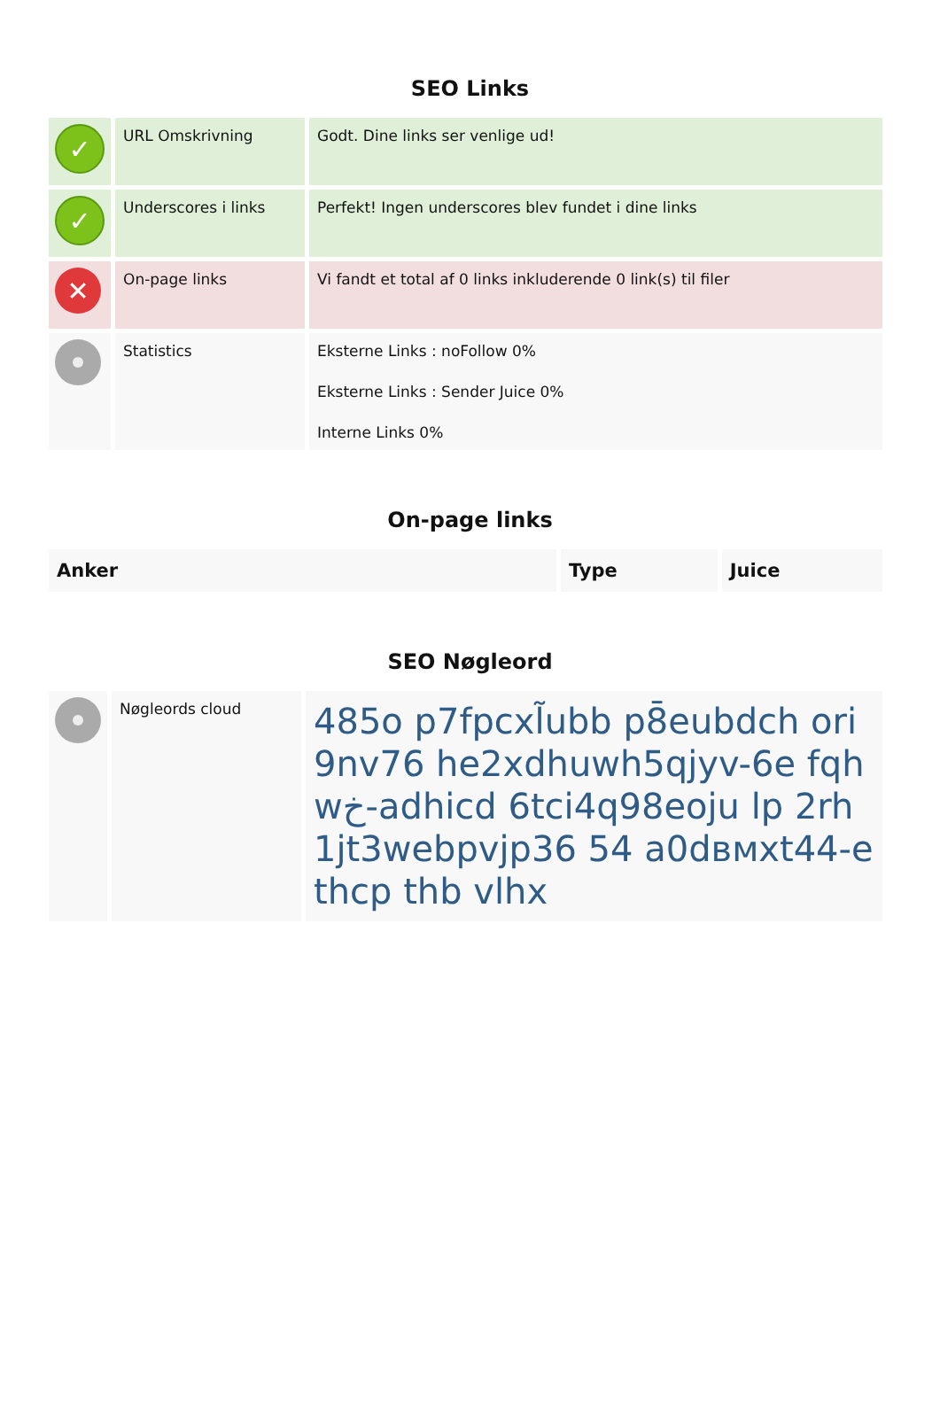SEO Links
| ✓ | URL Omskrivning | Godt. Dine links ser venlige ud! |
| ✓ | Underscores i links | Perfekt! Ingen underscores blev fundet i dine links |
| ✕ | On-page links | Vi fandt et total af 0 links inkluderende 0 link(s) til filer |
| | Statistics | Eksterne Links : noFollow 0% Eksterne Links : Sender Juice 0% Interne Links 0% |
On-page links
| Anker | Type | Juice |
| --- | --- | --- |
SEO Nøgleord
| | Nøgleords cloud | 485o p7fpcxl̃ubb p8̄eubdch ori9nv76 he2xdhuwh5qjyv-6e fqhwخ-adhicd 6tci4q98eoju lp 2rh1jt3webpvjp36 54 a0dвмxt44-ethcp thb vlhx |